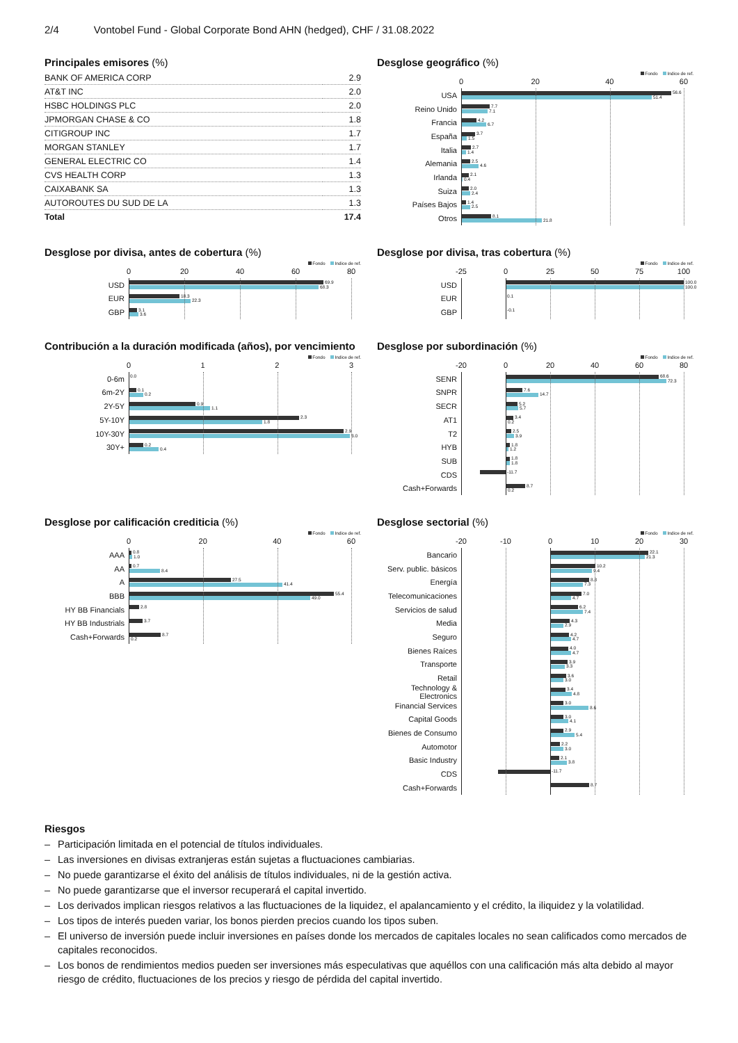2/4 Vontobel Fund - Global Corporate Bond AHN (hedged), CHF / 31.08.2022
Principales emisores (%)
| BANK OF AMERICA CORP | 2.9 |
| AT&T INC | 2.0 |
| HSBC HOLDINGS PLC | 2.0 |
| JPMORGAN CHASE & CO | 1.8 |
| CITIGROUP INC | 1.7 |
| MORGAN STANLEY | 1.7 |
| GENERAL ELECTRIC CO | 1.4 |
| CVS HEALTH CORP | 1.3 |
| CAIXABANK SA | 1.3 |
| AUTOROUTES DU SUD DE LA | 1.3 |
| Total | 17.4 |
Desglose geográfico (%)
Fondo Indice de ref.
0 20 40 60
USA
56.6
51.4
Reino Unido
7.7
7.1
Francia
4.2
6.7
España
3.7
1.5
Italia
2.7
1.4
Alemania
2.5
4.6
Irlanda
2.1
0.4
Suiza
2.0
2.4
Países Bajos
1.4
2.5
Otros
8.1
21.8
Desglose por divisa, antes de cobertura (%)
Fondo Indice de ref.
0 20 40 60 80
USD
69.9
68.3
EUR
18.3
22.3
GBP
3.1
3.6
Desglose por divisa, tras cobertura (%)
Fondo Indice de ref.
-25 0 25 50 75 100
USD
100.0
100.0
EUR
0.1
GBP
-0.1
Contribución a la duración modificada (años), por vencimiento
Fondo Indice de ref.
0123
0-6m
0.0
6m-2Y
0.1
0.2
2Y-5Y
0.9
1.1
5Y-10Y
2.3
1.8
10Y-30Y
2.9
3.0
30Y+
0.2
0.4
Desglose por subordinación (%)
Fondo Indice de ref.
-20 0 20 40 60 80
SENR
68.6
72.3
SNPR
7.6
14.7
SECR
5.2
5.7
AT1
3.4
0.2
T2
2.5
3.9
HYB
1.8
1.2
SUB
1.8
1.8
CDS
-11.7
Cash+Forwards
8.7
0.2
Desglose por calificación crediticia (%)
Fondo Indice de ref.
0 20 40 60
AAA
0.8
1.0
AA
0.7
8.4
A
27.5
41.4
BBB
55.4
49.0
HY BB Financials
2.8
HY BB Industrials
3.7
Cash+Forwards
8.7
0.2
Desglose sectorial (%)
Fondo Indice de ref.
-20 -10 0 10 20 30
Bancario
22.1
21.3
Serv. public. básicos
10.2
9.4
Energía
8.8
7.3
Telecomunicaciones
7.0
4.7
Servicios de salud
6.2
7.4
Media
4.3
2.9
Seguro
4.2
4.7
Bienes Raíces
4.0
4.7
Transporte
3.9
3.3
Retail
3.6
3.0
Technology & Electronics
3.4
4.8
Financial Services
3.0
8.6
Capital Goods
3.0
4.1
Bienes de Consumo
2.9
5.4
Automotor
2.2
3.0
Basic Industry
2.1
3.8
CDS
-11.7
Cash+Forwards
8.7
Riesgos
– Participación limitada en el potencial de títulos individuales.
– Las inversiones en divisas extranjeras están sujetas a fluctuaciones cambiarias.
– No puede garantizarse el éxito del análisis de títulos individuales, ni de la gestión activa.
– No puede garantizarse que el inversor recuperará el capital invertido.
– Los derivados implican riesgos relativos a las fluctuaciones de la liquidez, el apalancamiento y el crédito, la iliquidez y la volatilidad.
– Los tipos de interés pueden variar, los bonos pierden precios cuando los tipos suben.
– El universo de inversión puede incluir inversiones en países donde los mercados de capitales locales no sean calificados como mercados de capitales reconocidos.
– Los bonos de rendimientos medios pueden ser inversiones más especulativas que aquéllos con una calificación más alta debido al mayor riesgo de crédito, fluctuaciones de los precios y riesgo de pérdida del capital invertido.